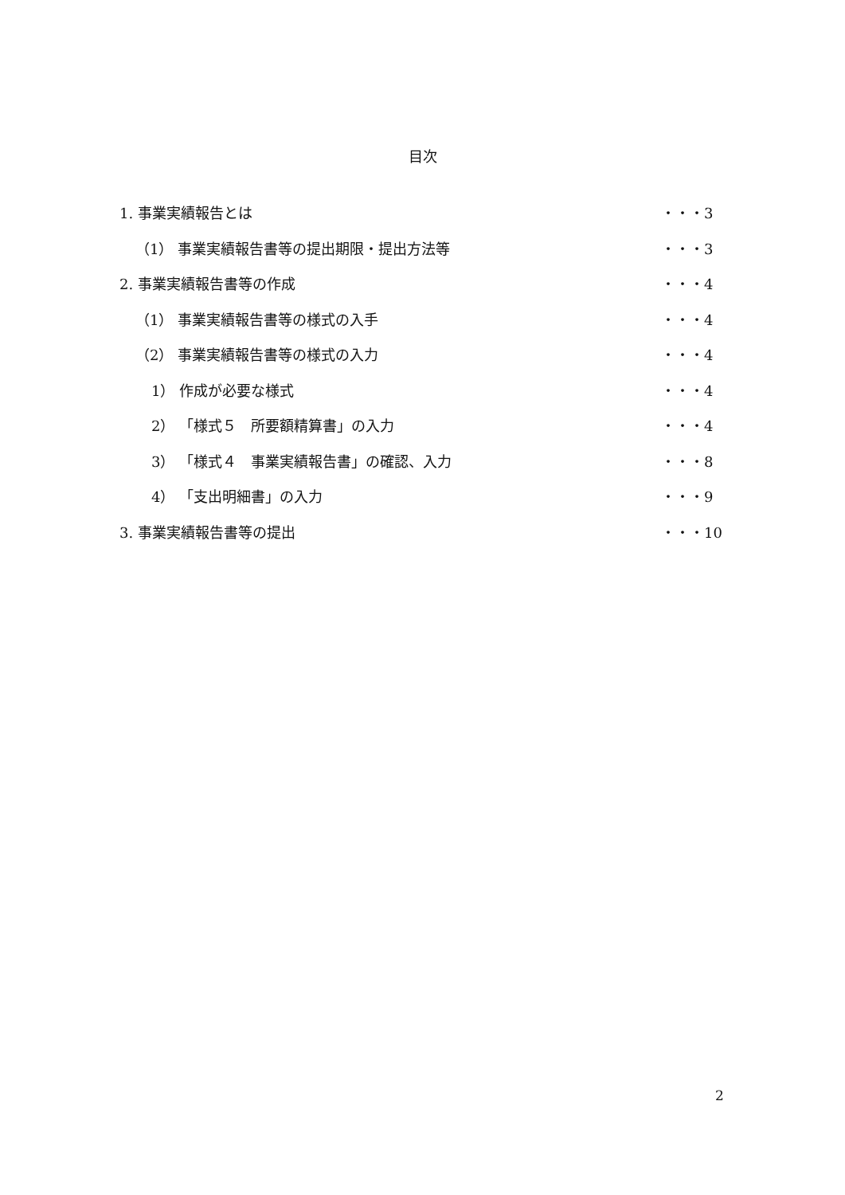目次
1. 事業実績報告とは ・・・3
（1） 事業実績報告書等の提出期限・提出方法等 ・・・3
2. 事業実績報告書等の作成 ・・・4
（1） 事業実績報告書等の様式の入手 ・・・4
（2） 事業実績報告書等の様式の入力 ・・・4
1） 作成が必要な様式 ・・・4
2） 「様式５　所要額精算書」の入力 ・・・4
3） 「様式４　事業実績報告書」の確認、入力 ・・・8
4） 「支出明細書」の入力 ・・・9
3. 事業実績報告書等の提出 ・・・10
2